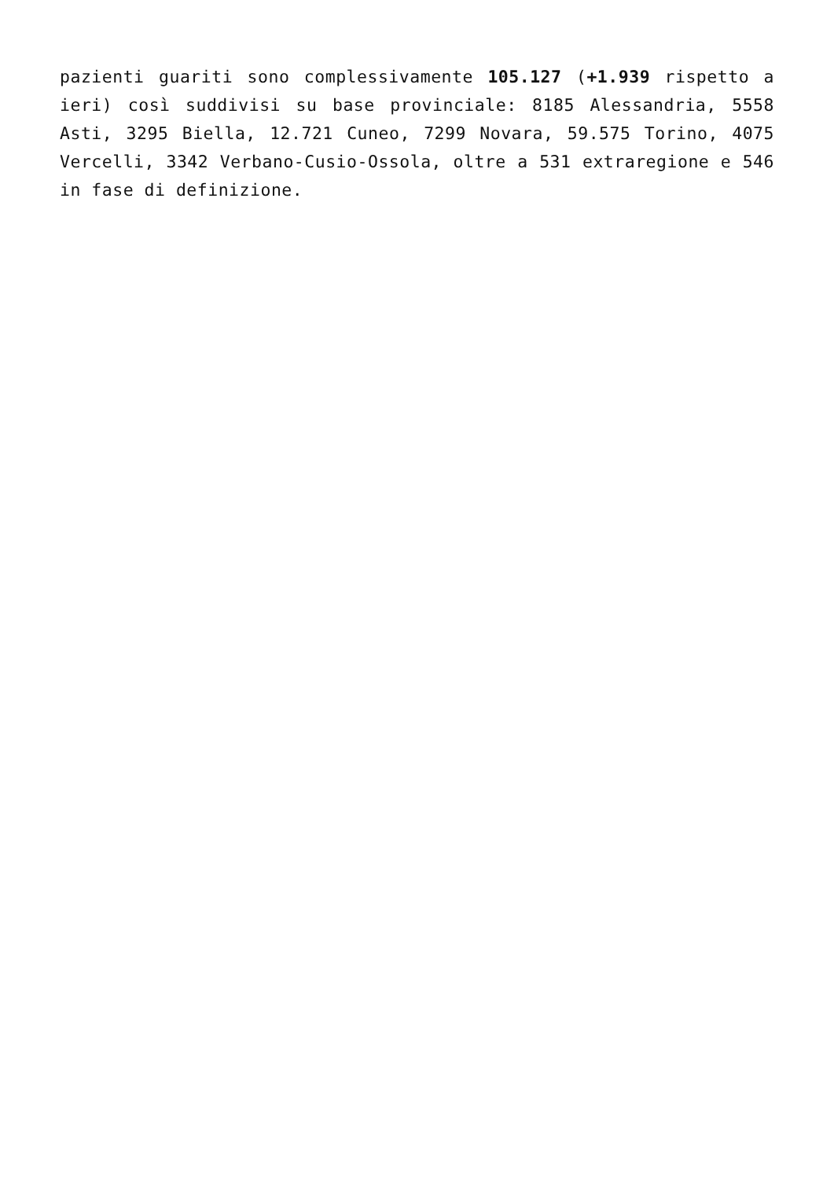pazienti guariti sono complessivamente 105.127 (+1.939 rispetto a ieri) così suddivisi su base provinciale: 8185 Alessandria, 5558 Asti, 3295 Biella, 12.721 Cuneo, 7299 Novara, 59.575 Torino, 4075 Vercelli, 3342 Verbano-Cusio-Ossola, oltre a 531 extraregione e 546 in fase di definizione.